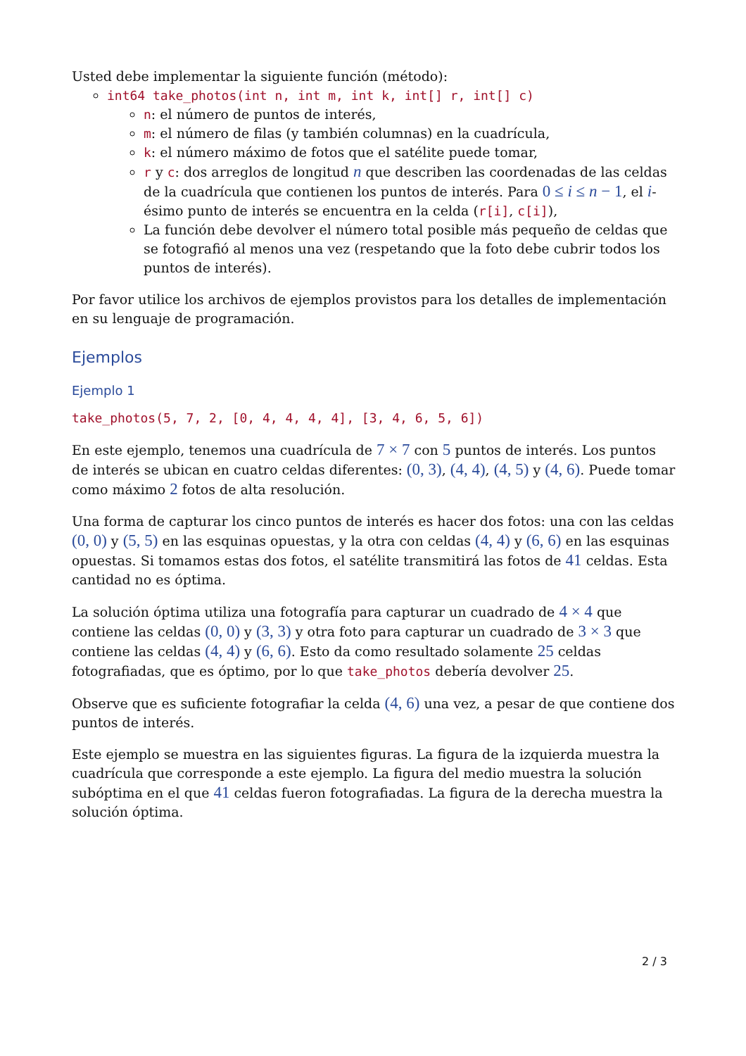Usted debe implementar la siguiente función (método):
int64 take_photos(int n, int m, int k, int[] r, int[] c)
n: el número de puntos de interés,
m: el número de filas (y también columnas) en la cuadrícula,
k: el número máximo de fotos que el satélite puede tomar,
r y c: dos arreglos de longitud n que describen las coordenadas de las celdas de la cuadrícula que contienen los puntos de interés. Para 0 ≤ i ≤ n − 1, el i-ésimo punto de interés se encuentra en la celda (r[i], c[i]),
La función debe devolver el número total posible más pequeño de celdas que se fotografió al menos una vez (respetando que la foto debe cubrir todos los puntos de interés).
Por favor utilice los archivos de ejemplos provistos para los detalles de implementación en su lenguaje de programación.
Ejemplos
Ejemplo 1
take_photos(5, 7, 2, [0, 4, 4, 4, 4], [3, 4, 6, 5, 6])
En este ejemplo, tenemos una cuadrícula de 7 × 7 con 5 puntos de interés. Los puntos de interés se ubican en cuatro celdas diferentes: (0, 3), (4, 4), (4, 5) y (4, 6). Puede tomar como máximo 2 fotos de alta resolución.
Una forma de capturar los cinco puntos de interés es hacer dos fotos: una con las celdas (0, 0) y (5, 5) en las esquinas opuestas, y la otra con celdas (4, 4) y (6, 6) en las esquinas opuestas. Si tomamos estas dos fotos, el satélite transmitirá las fotos de 41 celdas. Esta cantidad no es óptima.
La solución óptima utiliza una fotografía para capturar un cuadrado de 4 × 4 que contiene las celdas (0, 0) y (3, 3) y otra foto para capturar un cuadrado de 3 × 3 que contiene las celdas (4, 4) y (6, 6). Esto da como resultado solamente 25 celdas fotografiadas, que es óptimo, por lo que take_photos debería devolver 25.
Observe que es suficiente fotografiar la celda (4, 6) una vez, a pesar de que contiene dos puntos de interés.
Este ejemplo se muestra en las siguientes figuras. La figura de la izquierda muestra la cuadrícula que corresponde a este ejemplo. La figura del medio muestra la solución subóptima en el que 41 celdas fueron fotografiadas. La figura de la derecha muestra la solución óptima.
2 / 3